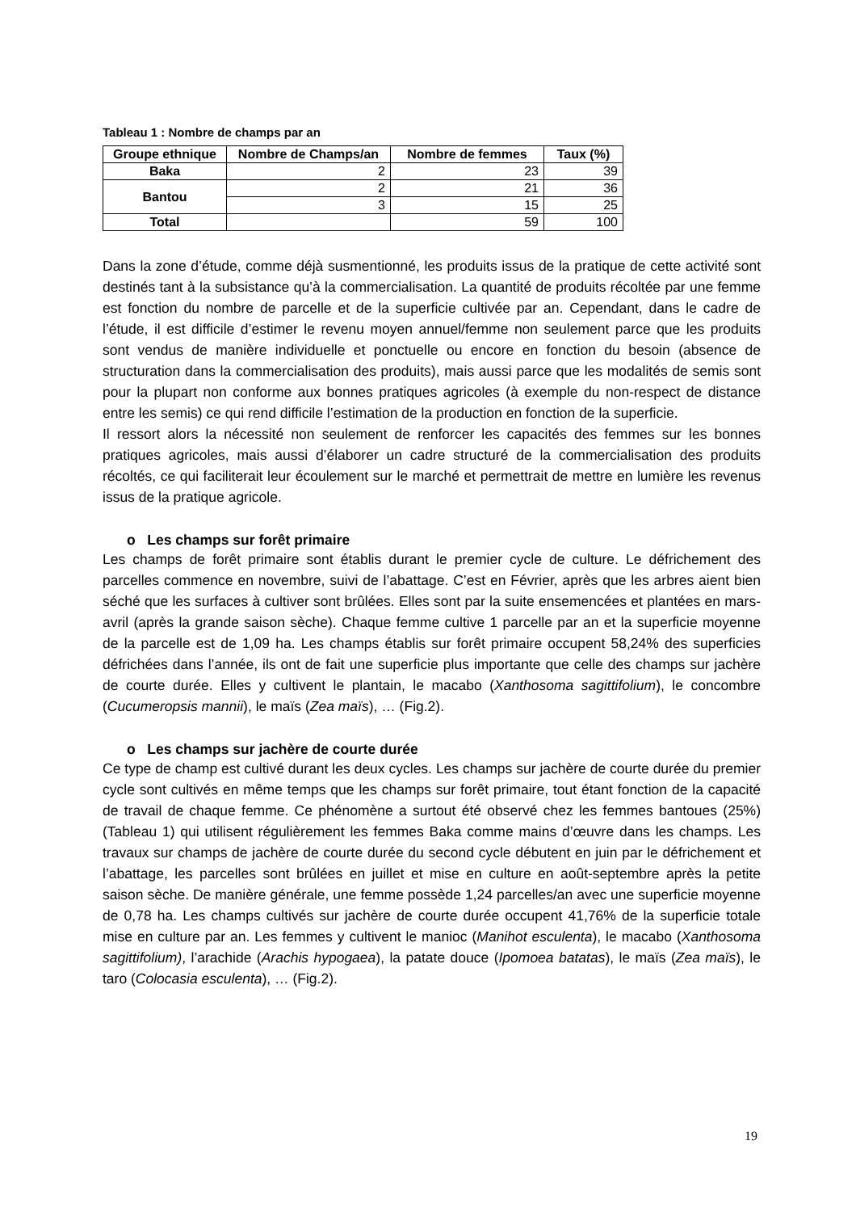Tableau 1 : Nombre de champs par an
| Groupe ethnique | Nombre de Champs/an | Nombre de femmes | Taux (%) |
| --- | --- | --- | --- |
| Baka | 2 | 23 | 39 |
| Bantou | 2 | 21 | 36 |
| | 3 | 15 | 25 |
| Total | | 59 | 100 |
Dans la zone d’étude, comme déjà susmentionné, les produits issus de la pratique de cette activité sont destinés tant à la subsistance qu’à la commercialisation. La quantité de produits récoltée par une femme est fonction du nombre de parcelle et de la superficie cultivée par an. Cependant, dans le cadre de l’étude, il est difficile d’estimer le revenu moyen annuel/femme non seulement parce que les produits sont vendus de manière individuelle et ponctuelle ou encore en fonction du besoin (absence de structuration dans la commercialisation des produits), mais aussi parce que les modalités de semis sont pour la plupart non conforme aux bonnes pratiques agricoles (à exemple du non-respect de distance entre les semis) ce qui rend difficile l’estimation de la production en fonction de la superficie.
Il ressort alors la nécessité non seulement de renforcer les capacités des femmes sur les bonnes pratiques agricoles, mais aussi d’élaborer un cadre structuré de la commercialisation des produits récoltés, ce qui faciliterait leur écoulement sur le marché et permettrait de mettre en lumière les revenus issus de la pratique agricole.
o Les champs sur forêt primaire
Les champs de forêt primaire sont établis durant le premier cycle de culture. Le défrichement des parcelles commence en novembre, suivi de l’abattage. C’est en Février, après que les arbres aient bien séché que les surfaces à cultiver sont brûlées. Elles sont par la suite ensemencées et plantées en mars-avril (après la grande saison sèche). Chaque femme cultive 1 parcelle par an et la superficie moyenne de la parcelle est de 1,09 ha. Les champs établis sur forêt primaire occupent 58,24% des superficies défrichées dans l’année, ils ont de fait une superficie plus importante que celle des champs sur jachère de courte durée. Elles y cultivent le plantain, le macabo (Xanthosoma sagittifolium), le concombre (Cucumeropsis mannii), le maïs (Zea maïs), … (Fig.2).
o Les champs sur jachère de courte durée
Ce type de champ est cultivé durant les deux cycles. Les champs sur jachère de courte durée du premier cycle sont cultivés en même temps que les champs sur forêt primaire, tout étant fonction de la capacité de travail de chaque femme. Ce phénomène a surtout été observé chez les femmes bantoues (25%) (Tableau 1) qui utilisent régulièrement les femmes Baka comme mains d’œuvre dans les champs. Les travaux sur champs de jachère de courte durée du second cycle débutent en juin par le défrichement et l’abattage, les parcelles sont brûlées en juillet et mise en culture en août-septembre après la petite saison sèche. De manière générale, une femme possède 1,24 parcelles/an avec une superficie moyenne de 0,78 ha. Les champs cultivés sur jachère de courte durée occupent 41,76% de la superficie totale mise en culture par an. Les femmes y cultivent le manioc (Manihot esculenta), le macabo (Xanthosoma sagittifolium), l’arachide (Arachis hypogaea), la patate douce (Ipomoea batatas), le maïs (Zea maïs), le taro (Colocasia esculenta), … (Fig.2).
19